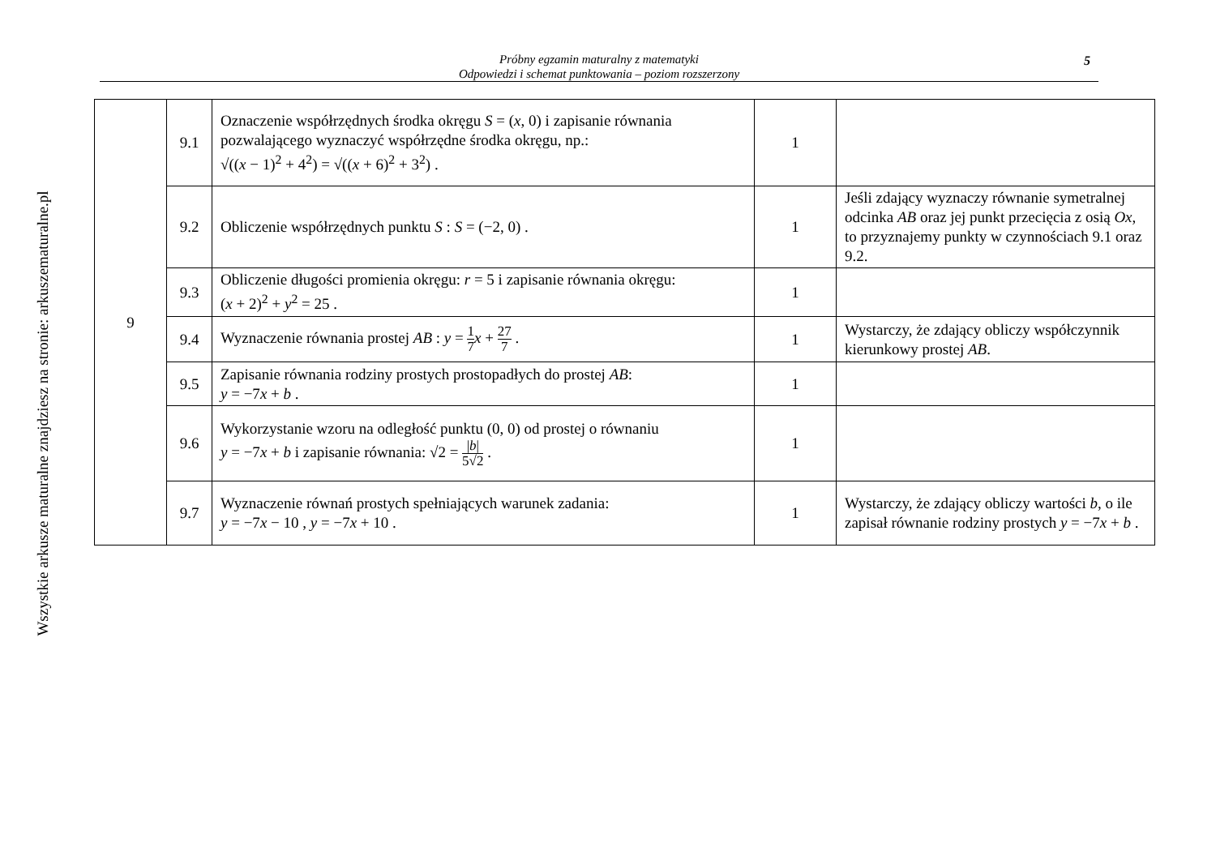Wszystkie arkusze maturalne znajdziesz na stronie: arkuszematuralne.pl
Próbny egzamin maturalny z matematyki
Odpowiedzi i schemat punktowania – poziom rozszerzony
5
| 9 | 9.1 | Oznaczenie współrzędnych środka okręgu S = ( x , 0) i zapisanie równania pozwalającego wyznaczyć współrzędne środka okręgu, np.: √(( x − 1)<sup>2</sup> + 4<sup>2</sup>) = √(( x + 6)<sup>2</sup> + 3<sup>2</sup>) . | 1 | |
| | 9.2 | Obliczenie współrzędnych punktu S : S = (−2, 0) . | 1 | Jeśli zdający wyznaczy równanie symetralnej odcinka AB oraz jej punkt przecięcia z osią Ox , to przyznajemy punkty w czynnościach 9.1 oraz 9.2. |
| | 9.3 | Obliczenie długości promienia okręgu: r = 5 i zapisanie równania okręgu: ( x + 2)<sup>2</sup> + y<sup>2</sup> = 25 . | 1 | |
| | 9.4 | Wyznaczenie równania prostej AB : y = 1 7 x + 27 7 . | 1 | Wystarczy, że zdający obliczy współczynnik kierunkowy prostej AB . |
| | 9.5 | Zapisanie równania rodziny prostych prostopadłych do prostej AB : y = −7 x + b . | 1 | |
| | 9.6 | Wykorzystanie wzoru na odległość punktu (0, 0) od prostej o równaniu y = −7 x + b i zapisanie równania: √2 = / b / 5√2 . | 1 | |
| | 9.7 | Wyznaczenie równań prostych spełniających warunek zadania: y = −7 x − 10 , y = −7 x + 10 . | 1 | Wystarczy, że zdający obliczy wartości b , o ile zapisał równanie rodziny prostych y = −7 x + b . |